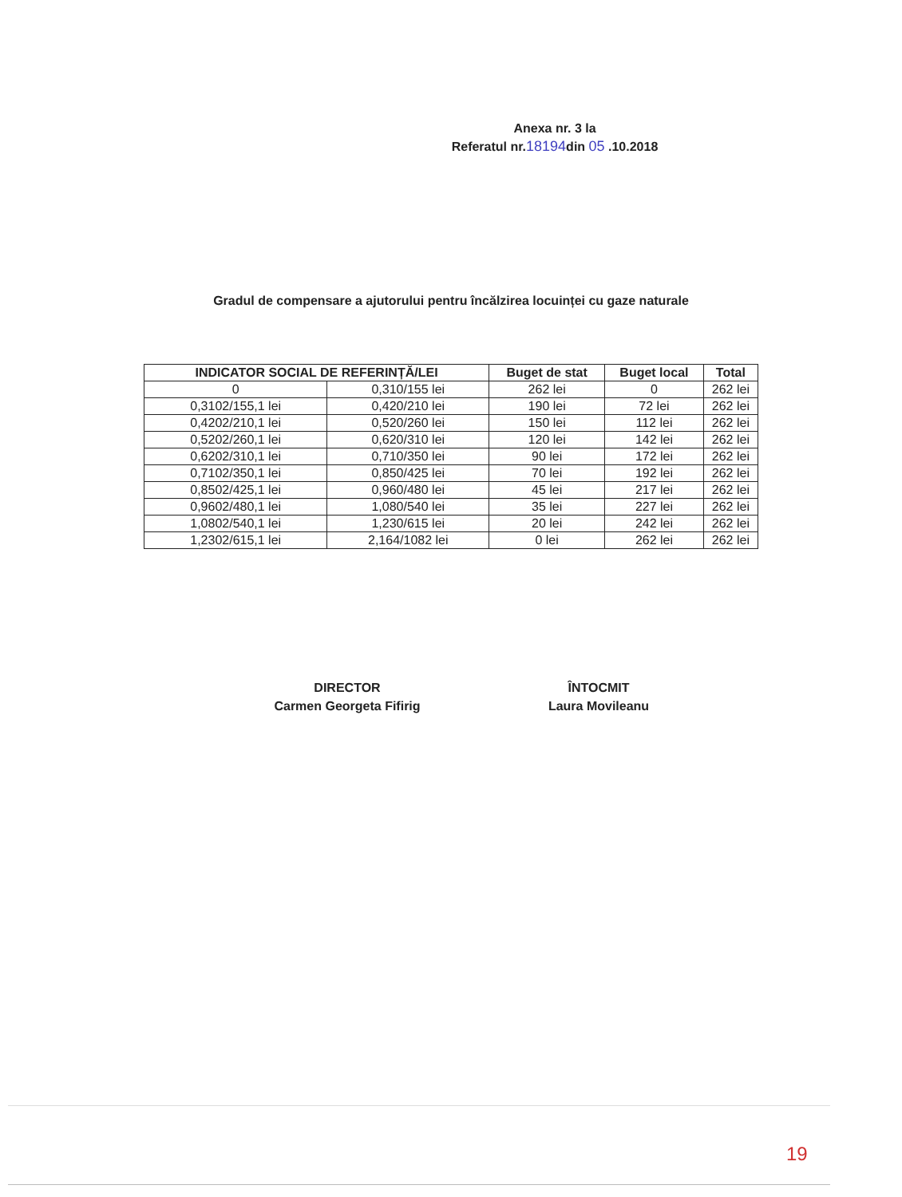Anexa nr. 3 la
Referatul nr.18194din 05 .10.2018
Gradul de compensare a ajutorului pentru încălzirea locuinței cu gaze naturale
| INDICATOR SOCIAL DE REFERINȚĂ/LEI | | Buget de stat | Buget local | Total |
| --- | --- | --- | --- | --- |
| 0 | 0,310/155 lei | 262 lei | 0 | 262 lei |
| 0,3102/155,1 lei | 0,420/210 lei | 190 lei | 72 lei | 262 lei |
| 0,4202/210,1 lei | 0,520/260 lei | 150 lei | 112 lei | 262 lei |
| 0,5202/260,1 lei | 0,620/310 lei | 120 lei | 142 lei | 262 lei |
| 0,6202/310,1 lei | 0,710/350 lei | 90 lei | 172 lei | 262 lei |
| 0,7102/350,1 lei | 0,850/425 lei | 70 lei | 192 lei | 262 lei |
| 0,8502/425,1 lei | 0,960/480 lei | 45 lei | 217 lei | 262 lei |
| 0,9602/480,1 lei | 1,080/540 lei | 35 lei | 227 lei | 262 lei |
| 1,0802/540,1 lei | 1,230/615 lei | 20 lei | 242 lei | 262 lei |
| 1,2302/615,1 lei | 2,164/1082 lei | 0 lei | 262 lei | 262 lei |
DIRECTOR
Carmen Georgeta Fifirig
ÎNTOCMIT
Laura Movileanu
19